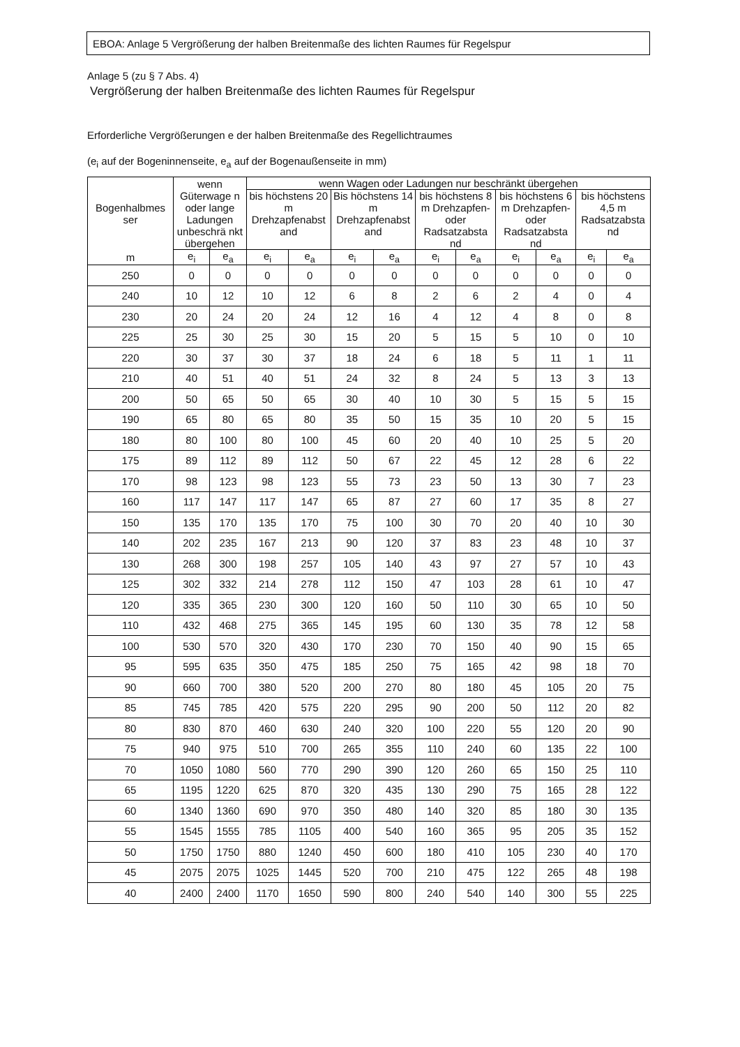EBOA: Anlage 5 Vergrößerung der halben Breitenmaße des lichten Raumes für Regelspur
Anlage 5 (zu § 7 Abs. 4)
Vergrößerung der halben Breitenmaße des lichten Raumes für Regelspur
Erforderliche Vergrößerungen e der halben Breitenmaße des Regellichtraumes
(e<sub>i</sub> auf der Bogeninnenseite, e<sub>a</sub> auf der Bogenaußenseite in mm)
| Bogenhalbmes ser | wenn Güterwage n oder lange Ladungen unbeschrä nkt übergehen | | wenn Wagen oder Ladungen nur beschränkt übergehen | | | | | | | | | |
| --- | --- | --- | --- | --- | --- | --- | --- | --- | --- | --- | --- | --- |
| | | | bis höchstens 20 m Drehzapfenabst and | | Bis höchstens 14 m Drehzapfenabst and | | bis höchstens 8 m Drehzapfen- oder Radsatzabsta nd | | bis höchstens 6 m Drehzapfen- oder Radsatzabsta nd | | bis höchstens 4,5 m Radsatzabsta nd | |
| m | e<sub>i</sub> | e<sub>a</sub> | e<sub>i</sub> | e<sub>a</sub> | e<sub>i</sub> | e<sub>a</sub> | e<sub>i</sub> | e<sub>a</sub> | e<sub>i</sub> | e<sub>a</sub> | e<sub>i</sub> | e<sub>a</sub> |
| 250 | 0 | 0 | 0 | 0 | 0 | 0 | 0 | 0 | 0 | 0 | 0 | 0 |
| 240 | 10 | 12 | 10 | 12 | 6 | 8 | 2 | 6 | 2 | 4 | 0 | 4 |
| 230 | 20 | 24 | 20 | 24 | 12 | 16 | 4 | 12 | 4 | 8 | 0 | 8 |
| 225 | 25 | 30 | 25 | 30 | 15 | 20 | 5 | 15 | 5 | 10 | 0 | 10 |
| 220 | 30 | 37 | 30 | 37 | 18 | 24 | 6 | 18 | 5 | 11 | 1 | 11 |
| 210 | 40 | 51 | 40 | 51 | 24 | 32 | 8 | 24 | 5 | 13 | 3 | 13 |
| 200 | 50 | 65 | 50 | 65 | 30 | 40 | 10 | 30 | 5 | 15 | 5 | 15 |
| 190 | 65 | 80 | 65 | 80 | 35 | 50 | 15 | 35 | 10 | 20 | 5 | 15 |
| 180 | 80 | 100 | 80 | 100 | 45 | 60 | 20 | 40 | 10 | 25 | 5 | 20 |
| 175 | 89 | 112 | 89 | 112 | 50 | 67 | 22 | 45 | 12 | 28 | 6 | 22 |
| 170 | 98 | 123 | 98 | 123 | 55 | 73 | 23 | 50 | 13 | 30 | 7 | 23 |
| 160 | 117 | 147 | 117 | 147 | 65 | 87 | 27 | 60 | 17 | 35 | 8 | 27 |
| 150 | 135 | 170 | 135 | 170 | 75 | 100 | 30 | 70 | 20 | 40 | 10 | 30 |
| 140 | 202 | 235 | 167 | 213 | 90 | 120 | 37 | 83 | 23 | 48 | 10 | 37 |
| 130 | 268 | 300 | 198 | 257 | 105 | 140 | 43 | 97 | 27 | 57 | 10 | 43 |
| 125 | 302 | 332 | 214 | 278 | 112 | 150 | 47 | 103 | 28 | 61 | 10 | 47 |
| 120 | 335 | 365 | 230 | 300 | 120 | 160 | 50 | 110 | 30 | 65 | 10 | 50 |
| 110 | 432 | 468 | 275 | 365 | 145 | 195 | 60 | 130 | 35 | 78 | 12 | 58 |
| 100 | 530 | 570 | 320 | 430 | 170 | 230 | 70 | 150 | 40 | 90 | 15 | 65 |
| 95 | 595 | 635 | 350 | 475 | 185 | 250 | 75 | 165 | 42 | 98 | 18 | 70 |
| 90 | 660 | 700 | 380 | 520 | 200 | 270 | 80 | 180 | 45 | 105 | 20 | 75 |
| 85 | 745 | 785 | 420 | 575 | 220 | 295 | 90 | 200 | 50 | 112 | 20 | 82 |
| 80 | 830 | 870 | 460 | 630 | 240 | 320 | 100 | 220 | 55 | 120 | 20 | 90 |
| 75 | 940 | 975 | 510 | 700 | 265 | 355 | 110 | 240 | 60 | 135 | 22 | 100 |
| 70 | 1050 | 1080 | 560 | 770 | 290 | 390 | 120 | 260 | 65 | 150 | 25 | 110 |
| 65 | 1195 | 1220 | 625 | 870 | 320 | 435 | 130 | 290 | 75 | 165 | 28 | 122 |
| 60 | 1340 | 1360 | 690 | 970 | 350 | 480 | 140 | 320 | 85 | 180 | 30 | 135 |
| 55 | 1545 | 1555 | 785 | 1105 | 400 | 540 | 160 | 365 | 95 | 205 | 35 | 152 |
| 50 | 1750 | 1750 | 880 | 1240 | 450 | 600 | 180 | 410 | 105 | 230 | 40 | 170 |
| 45 | 2075 | 2075 | 1025 | 1445 | 520 | 700 | 210 | 475 | 122 | 265 | 48 | 198 |
| 40 | 2400 | 2400 | 1170 | 1650 | 590 | 800 | 240 | 540 | 140 | 300 | 55 | 225 |